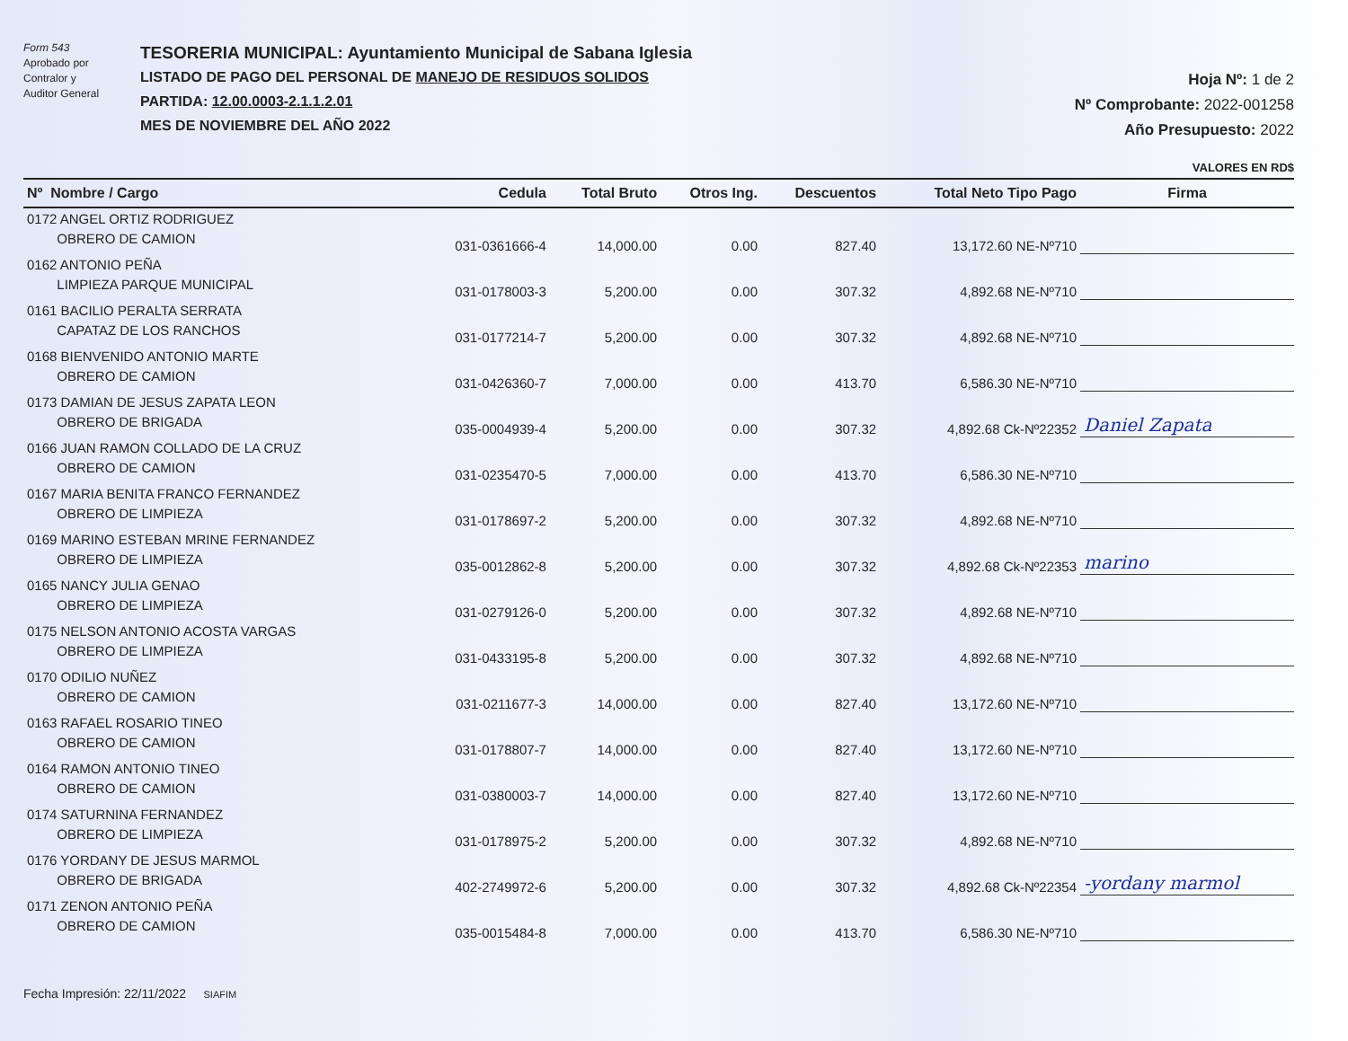Form 543
Aprobado por
Contralor y
Auditor General
TESORERIA MUNICIPAL: Ayuntamiento Municipal de Sabana Iglesia
LISTADO DE PAGO DEL PERSONAL DE MANEJO DE RESIDUOS SOLIDOS
PARTIDA: 12.00.0003-2.1.1.2.01
MES DE NOVIEMBRE DEL AÑO 2022
Hoja Nº: 1 de 2
Nº Comprobante: 2022-001258
Año Presupuesto: 2022
VALORES EN RD$
| Nº Nombre / Cargo | Cedula | Total Bruto | Otros Ing. | Descuentos | Total Neto Tipo Pago | Firma |
| --- | --- | --- | --- | --- | --- | --- |
| 0172 ANGEL ORTIZ RODRIGUEZ OBRERO DE CAMION | 031-0361666-4 | 14,000.00 | 0.00 | 827.40 | 13,172.60 NE-Nº710 | |
| 0162 ANTONIO PEÑA LIMPIEZA PARQUE MUNICIPAL | 031-0178003-3 | 5,200.00 | 0.00 | 307.32 | 4,892.68 NE-Nº710 | |
| 0161 BACILIO PERALTA SERRATA CAPATAZ DE LOS RANCHOS | 031-0177214-7 | 5,200.00 | 0.00 | 307.32 | 4,892.68 NE-Nº710 | |
| 0168 BIENVENIDO ANTONIO MARTE OBRERO DE CAMION | 031-0426360-7 | 7,000.00 | 0.00 | 413.70 | 6,586.30 NE-Nº710 | |
| 0173 DAMIAN DE JESUS ZAPATA LEON OBRERO DE BRIGADA | 035-0004939-4 | 5,200.00 | 0.00 | 307.32 | 4,892.68 Ck-Nº22352 | Daniel Zapata |
| 0166 JUAN RAMON COLLADO DE LA CRUZ OBRERO DE CAMION | 031-0235470-5 | 7,000.00 | 0.00 | 413.70 | 6,586.30 NE-Nº710 | |
| 0167 MARIA BENITA FRANCO FERNANDEZ OBRERO DE LIMPIEZA | 031-0178697-2 | 5,200.00 | 0.00 | 307.32 | 4,892.68 NE-Nº710 | |
| 0169 MARINO ESTEBAN MRINE FERNANDEZ OBRERO DE LIMPIEZA | 035-0012862-8 | 5,200.00 | 0.00 | 307.32 | 4,892.68 Ck-Nº22353 | marino |
| 0165 NANCY JULIA GENAO OBRERO DE LIMPIEZA | 031-0279126-0 | 5,200.00 | 0.00 | 307.32 | 4,892.68 NE-Nº710 | |
| 0175 NELSON ANTONIO ACOSTA VARGAS OBRERO DE LIMPIEZA | 031-0433195-8 | 5,200.00 | 0.00 | 307.32 | 4,892.68 NE-Nº710 | |
| 0170 ODILIO NUÑEZ OBRERO DE CAMION | 031-0211677-3 | 14,000.00 | 0.00 | 827.40 | 13,172.60 NE-Nº710 | |
| 0163 RAFAEL ROSARIO TINEO OBRERO DE CAMION | 031-0178807-7 | 14,000.00 | 0.00 | 827.40 | 13,172.60 NE-Nº710 | |
| 0164 RAMON ANTONIO TINEO OBRERO DE CAMION | 031-0380003-7 | 14,000.00 | 0.00 | 827.40 | 13,172.60 NE-Nº710 | |
| 0174 SATURNINA FERNANDEZ OBRERO DE LIMPIEZA | 031-0178975-2 | 5,200.00 | 0.00 | 307.32 | 4,892.68 NE-Nº710 | |
| 0176 YORDANY DE JESUS MARMOL OBRERO DE BRIGADA | 402-2749972-6 | 5,200.00 | 0.00 | 307.32 | 4,892.68 Ck-Nº22354 | -yordany marmol |
| 0171 ZENON ANTONIO PEÑA OBRERO DE CAMION | 035-0015484-8 | 7,000.00 | 0.00 | 413.70 | 6,586.30 NE-Nº710 | |
Fecha Impresión: 22/11/2022 SIAFIM